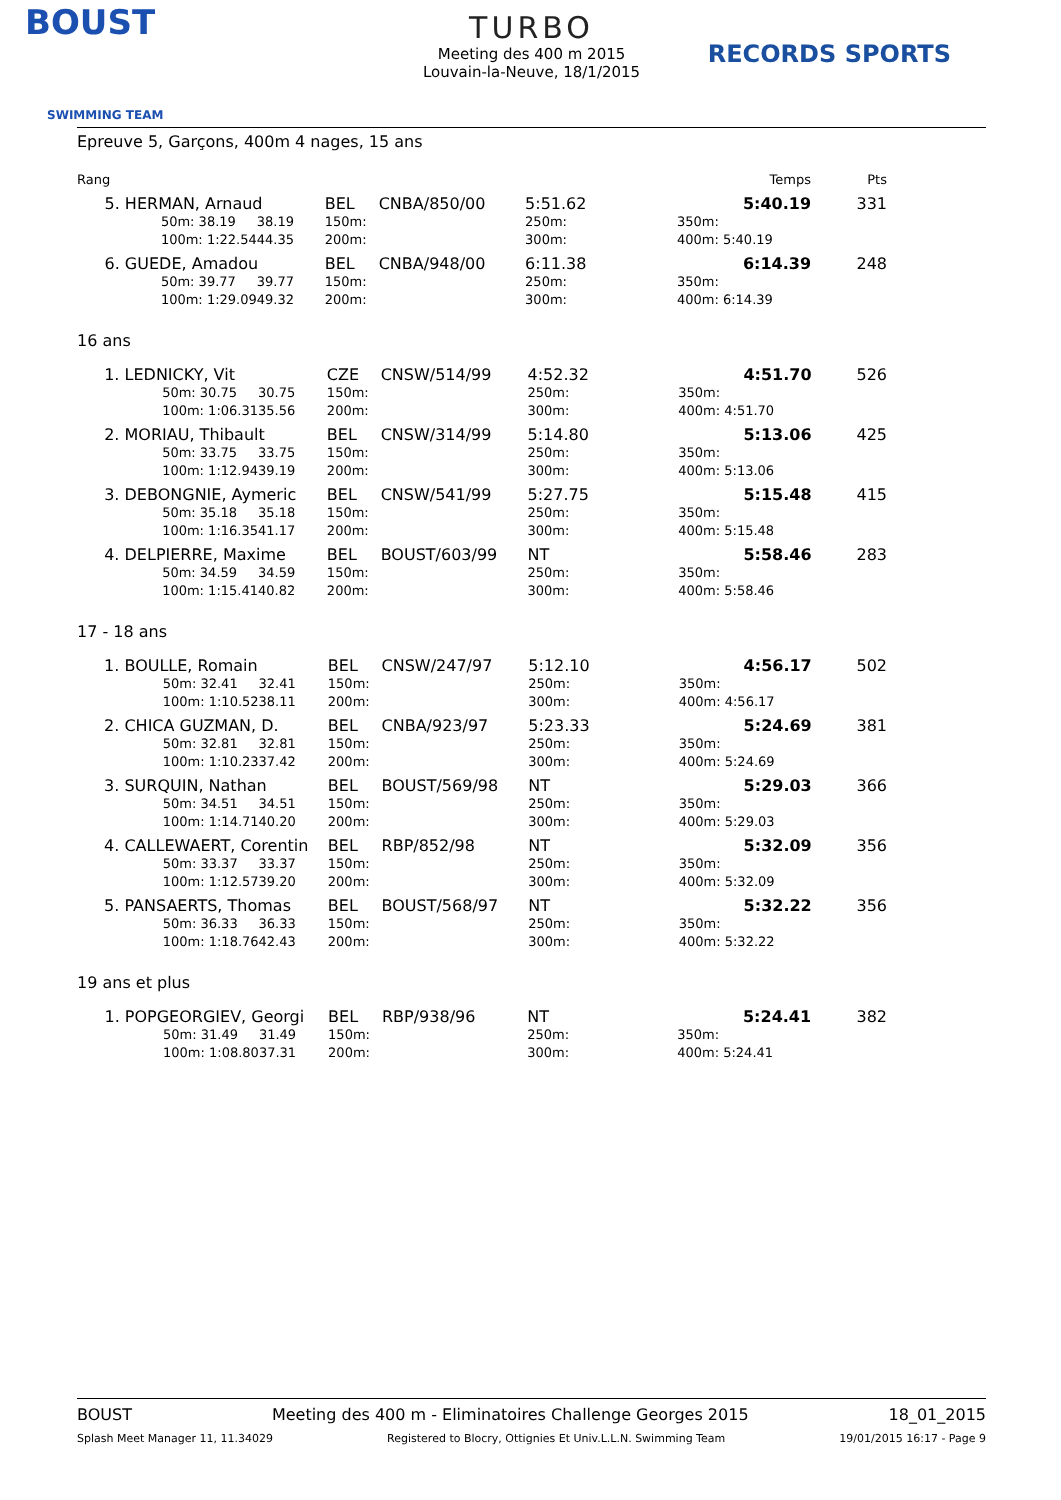BOUST
SWIMMING TEAM
TURBO
Meeting des 400 m 2015
Louvain-la-Neuve, 18/1/2015
RECORDS SPORTS
Epreuve 5, Garçons, 400m 4 nages, 15 ans
| Rang | | | | | | | | Temps | Pts |
| | 5. HERMAN, Arnaud | | | BEL | CNBA/850/00 | 5:51.62 | | 5:40.19 | 331 |
| | | 50m: 38.19 | 38.19 | 150m: | | 250m: | 350m: | | |
| | | 100m: 1:22.54 | 44.35 | 200m: | | 300m: | 400m: 5:40.19 | | |
| | 6. GUEDE, Amadou | | | BEL | CNBA/948/00 | 6:11.38 | | 6:14.39 | 248 |
| | | 50m: 39.77 | 39.77 | 150m: | | 250m: | 350m: | | |
| | | 100m: 1:29.09 | 49.32 | 200m: | | 300m: | 400m: 6:14.39 | | |
16 ans
| | 1. LEDNICKY, Vit | | | CZE | CNSW/514/99 | 4:52.32 | | 4:51.70 | 526 |
| | | 50m: 30.75 | 30.75 | 150m: | | 250m: | 350m: | | |
| | | 100m: 1:06.31 | 35.56 | 200m: | | 300m: | 400m: 4:51.70 | | |
| | 2. MORIAU, Thibault | | | BEL | CNSW/314/99 | 5:14.80 | | 5:13.06 | 425 |
| | | 50m: 33.75 | 33.75 | 150m: | | 250m: | 350m: | | |
| | | 100m: 1:12.94 | 39.19 | 200m: | | 300m: | 400m: 5:13.06 | | |
| | 3. DEBONGNIE, Aymeric | | | BEL | CNSW/541/99 | 5:27.75 | | 5:15.48 | 415 |
| | | 50m: 35.18 | 35.18 | 150m: | | 250m: | 350m: | | |
| | | 100m: 1:16.35 | 41.17 | 200m: | | 300m: | 400m: 5:15.48 | | |
| | 4. DELPIERRE, Maxime | | | BEL | BOUST/603/99 | NT | | 5:58.46 | 283 |
| | | 50m: 34.59 | 34.59 | 150m: | | 250m: | 350m: | | |
| | | 100m: 1:15.41 | 40.82 | 200m: | | 300m: | 400m: 5:58.46 | | |
17 - 18 ans
| | 1. BOULLE, Romain | | | BEL | CNSW/247/97 | 5:12.10 | | 4:56.17 | 502 |
| | | 50m: 32.41 | 32.41 | 150m: | | 250m: | 350m: | | |
| | | 100m: 1:10.52 | 38.11 | 200m: | | 300m: | 400m: 4:56.17 | | |
| | 2. CHICA GUZMAN, D. | | | BEL | CNBA/923/97 | 5:23.33 | | 5:24.69 | 381 |
| | | 50m: 32.81 | 32.81 | 150m: | | 250m: | 350m: | | |
| | | 100m: 1:10.23 | 37.42 | 200m: | | 300m: | 400m: 5:24.69 | | |
| | 3. SURQUIN, Nathan | | | BEL | BOUST/569/98 | NT | | 5:29.03 | 366 |
| | | 50m: 34.51 | 34.51 | 150m: | | 250m: | 350m: | | |
| | | 100m: 1:14.71 | 40.20 | 200m: | | 300m: | 400m: 5:29.03 | | |
| | 4. CALLEWAERT, Corentin | | | BEL | RBP/852/98 | NT | | 5:32.09 | 356 |
| | | 50m: 33.37 | 33.37 | 150m: | | 250m: | 350m: | | |
| | | 100m: 1:12.57 | 39.20 | 200m: | | 300m: | 400m: 5:32.09 | | |
| | 5. PANSAERTS, Thomas | | | BEL | BOUST/568/97 | NT | | 5:32.22 | 356 |
| | | 50m: 36.33 | 36.33 | 150m: | | 250m: | 350m: | | |
| | | 100m: 1:18.76 | 42.43 | 200m: | | 300m: | 400m: 5:32.22 | | |
19 ans et plus
| | 1. POPGEORGIEV, Georgi | | | BEL | RBP/938/96 | NT | | 5:24.41 | 382 |
| | | 50m: 31.49 | 31.49 | 150m: | | 250m: | 350m: | | |
| | | 100m: 1:08.80 | 37.31 | 200m: | | 300m: | 400m: 5:24.41 | | |
BOUST Meeting des 400 m - Eliminatoires Challenge Georges 2015 18_01_2015
Splash Meet Manager 11, 11.34029 Registered to Blocry, Ottignies Et Univ.L.L.N. Swimming Team 19/01/2015 16:17 - Page 9